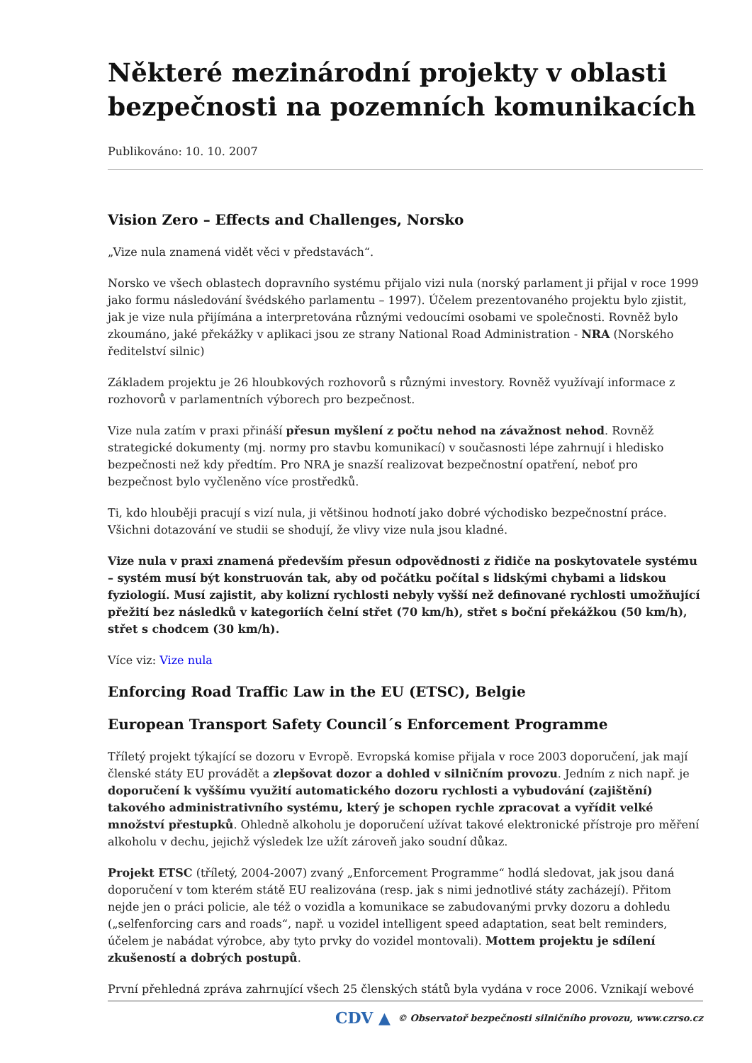Některé mezinárodní projekty v oblasti bezpečnosti na pozemních komunikacích
Publikováno: 10. 10. 2007
Vision Zero – Effects and Challenges, Norsko
„Vize nula znamená vidět věci v představách“.
Norsko ve všech oblastech dopravního systému přijalo vizi nula (norský parlament ji přijal v roce 1999 jako formu následování švédského parlamentu – 1997). Účelem prezentovaného projektu bylo zjistit, jak je vize nula přijímána a interpretována různými vedoucími osobami ve společnosti. Rovněž bylo zkoumáno, jaké překážky v aplikaci jsou ze strany National Road Administration - NRA (Norského ředitelství silnic)
Základem projektu je 26 hloubkových rozhovorů s různými investory. Rovněž využívají informace z rozhovorů v parlamentních výborech pro bezpečnost.
Vize nula zatím v praxi přináší přesun myšlení z počtu nehod na závažnost nehod. Rovněž strategické dokumenty (mj. normy pro stavbu komunikací) v současnosti lépe zahrnují i hledisko bezpečnosti než kdy předtím. Pro NRA je snazší realizovat bezpečnostní opatření, neboť pro bezpečnost bylo vyčleněno více prostředků.
Ti, kdo hlouběji pracují s vizí nula, ji většinou hodnotí jako dobré východisko bezpečnostní práce. Všichni dotazování ve studii se shodují, že vlivy vize nula jsou kladné.
Vize nula v praxi znamená především přesun odpovědnosti z řidiče na poskytovatele systému – systém musí být konstruován tak, aby od počátku počítal s lidskými chybami a lidskou fyziologií. Musí zajistit, aby kolizní rychlosti nebyly vyšší než definované rychlosti umožňující přežití bez následků v kategoriích čelní střet (70 km/h), střet s boční překážkou (50 km/h), střet s chodcem (30 km/h).
Více viz: Vize nula
Enforcing Road Traffic Law in the EU (ETSC), Belgie
European Transport Safety Council´s Enforcement Programme
Tříletý projekt týkající se dozoru v Evropě. Evropská komise přijala v roce 2003 doporučení, jak mají členské státy EU provádět a zlepšovat dozor a dohled v silničním provozu. Jedním z nich např. je doporučení k vyššímu využití automatického dozoru rychlosti a vybudování (zajištění) takového administrativního systému, který je schopen rychle zpracovat a vyřídit velké množství přestupků. Ohledně alkoholu je doporučení užívat takové elektronické přístroje pro měření alkoholu v dechu, jejichž výsledek lze užít zároveň jako soudní důkaz.
Projekt ETSC (tříletý, 2004-2007) zvaný „Enforcement Programme“ hodlá sledovat, jak jsou daná doporučení v tom kterém státě EU realizována (resp. jak s nimi jednotlivé státy zacházejí). Přitom nejde jen o práci policie, ale též o vozidla a komunikace se zabudovanými prvky dozoru a dohledu („selfenforcing cars and roads“, např. u vozidel intelligent speed adaptation, seat belt reminders, účelem je nabádat výrobce, aby tyto prvky do vozidel montovali). Mottem projektu je sdílení zkušeností a dobrých postupů.
První přehledná zpráva zahrnující všech 25 členských států byla vydána v roce 2006. Vznikají webové
CDV ▲ © Observatoř bezpečnosti silničního provozu, www.czrso.cz